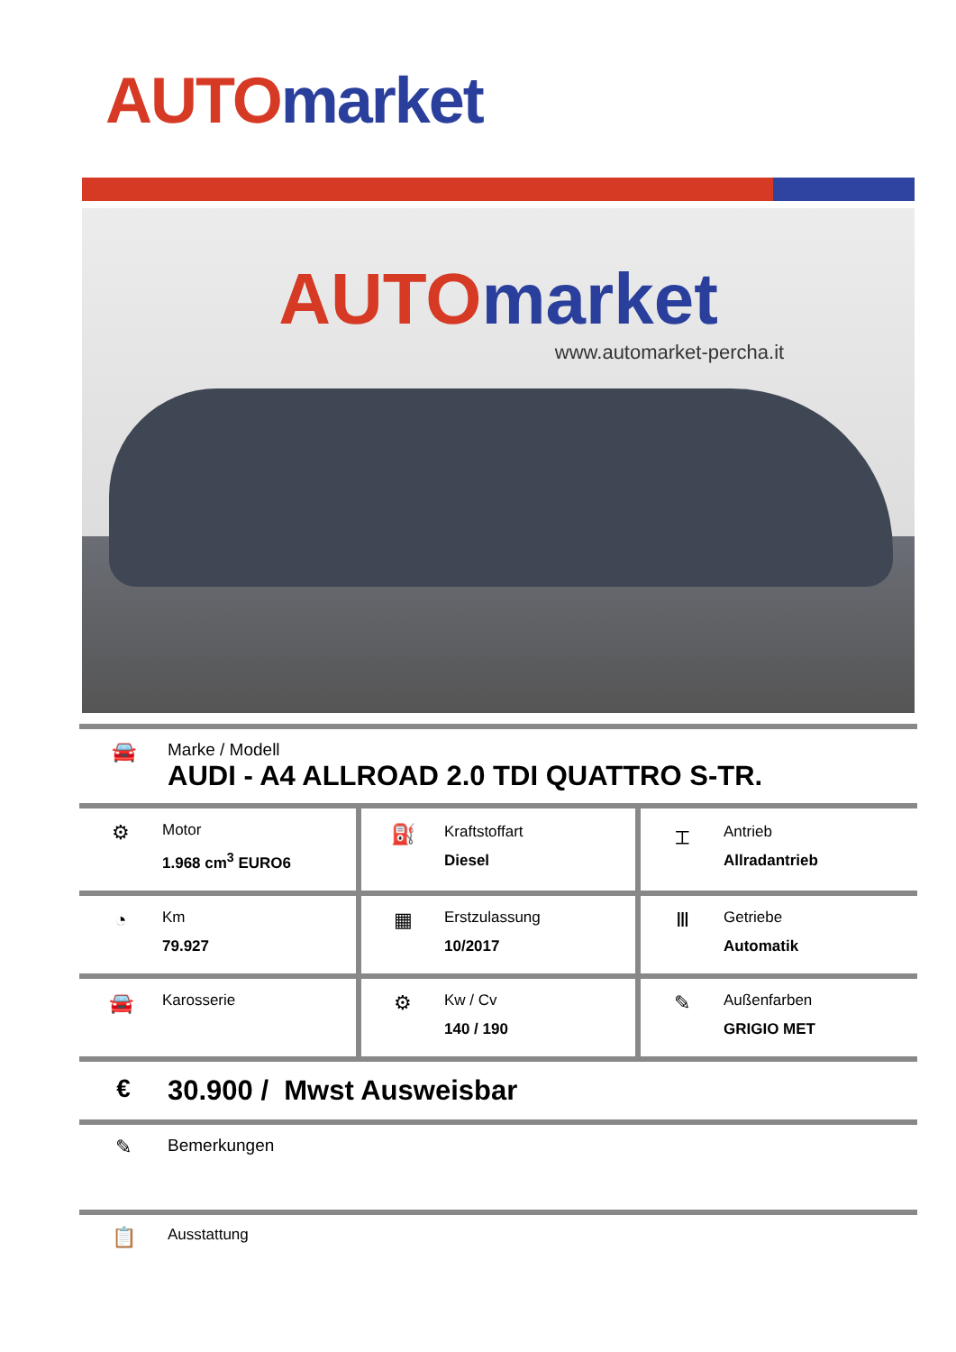AUTO market
AUTO market
www.automarket-percha.it
🚘
Marke / Modell
AUDI - A4 ALLROAD 2.0 TDI QUATTRO S-TR.
| ⚙ Motor 1.968 cm<sup>3</sup> EURO6 | ⛽ Kraftstoffart Diesel | ⌶ Antrieb Allradantrieb |
| ◔ Km 79.927 | ▦ Erstzulassung 10/2017 | Ⅲ Getriebe Automatik |
| 🚘 Karosserie | ⚙ Kw / Cv 140 / 190 | ✎ Außenfarben GRIGIO MET |
€ 30.900 / Mwst Ausweisbar
✎
Bemerkungen
📋
Ausstattung